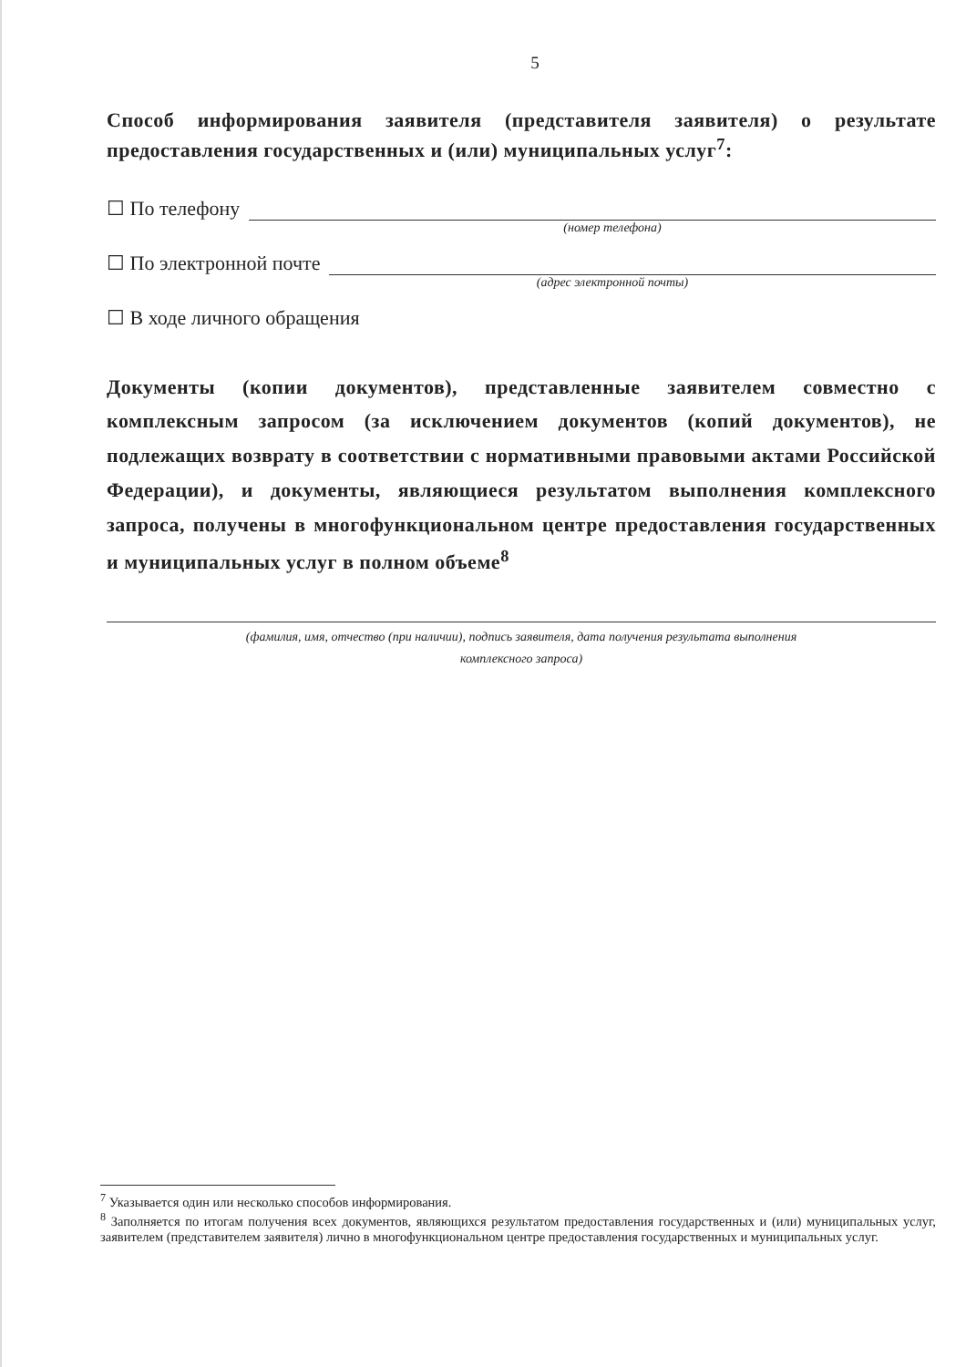5
Способ информирования заявителя (представителя заявителя) о результате предоставления государственных и (или) муниципальных услуг<sup>7</sup>:
☐ По телефону
(номер телефона)
☐ По электронной почте
(адрес электронной почты)
☐ В ходе личного обращения
Документы (копии документов), представленные заявителем совместно с комплексным запросом (за исключением документов (копий документов), не подлежащих возврату в соответствии с нормативными правовыми актами Российской Федерации), и документы, являющиеся результатом выполнения комплексного запроса, получены в многофункциональном центре предоставления государственных и муниципальных услуг в полном объеме<sup>8</sup>
(фамилия, имя, отчество (при наличии), подпись заявителя, дата получения результата выполнения
комплексного запроса)
<sup>7</sup> Указывается один или несколько способов информирования.
<sup>8</sup> Заполняется по итогам получения всех документов, являющихся результатом предоставления государственных и (или) муниципальных услуг, заявителем (представителем заявителя) лично в многофункциональном центре предоставления государственных и муниципальных услуг.